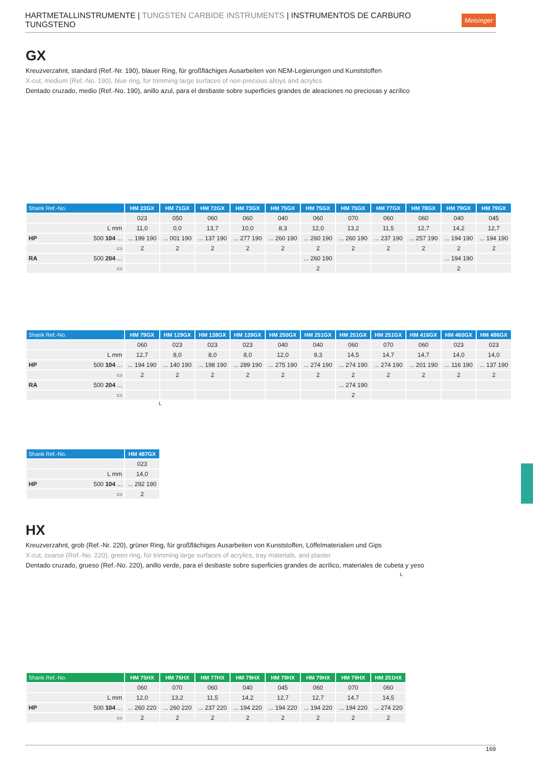HARTMETALLINSTRUMENTE | TUNGSTEN CARBIDE INSTRUMENTS | INSTRUMENTOS DE CARBURO TUNGSTENO Meisinger
GX
Kreuzverzahnt, standard (Ref.-Nr. 190), blauer Ring, für großflächiges Ausarbeiten von NEM-Legierungen und Kunststoffen
X-cut, medium (Ref.-No. 190), blue ring, for trimming large surfaces of non-precious alloys and acrylics
Dentado cruzado, medio (Ref.-No. 190), anillo azul, para el desbaste sobre superficies grandes de aleaciones no preciosas y acrílico
| Shank Ref.-No. | HM 23GX | HM 71GX | HM 72GX | HM 73GX | HM 75GX | HM 75GX | HM 75GX | HM 77GX | HM 78GX | HM 79GX | HM 79GX |
| --- | --- | --- | --- | --- | --- | --- | --- | --- | --- | --- | --- |
| | 023 | 050 | 060 | 060 | 040 | 060 | 070 | 060 | 060 | 040 | 045 |
| L mm | 11,0 | 0,0 | 13,7 | 10,0 | 8,3 | 12,0 | 13,2 | 11,5 | 12,7 | 14,2 | 12,7 |
| HP 500 104 ... | ... 199 190 | ... 001 190 | ... 137 190 | ... 277 190 | ... 260 190 | ... 260 190 | ... 260 190 | ... 237 190 | ... 257 190 | ... 194 190 | ... 194 190 |
| ▭ | 2 | 2 | 2 | 2 | 2 | 2 | 2 | 2 | 2 | 2 | 2 |
| RA 500 204 ... | | | | | | ... 260 190 | | | | ... 194 190 | |
| ▭ | | | | | | 2 | | | | 2 | |
| Shank Ref.-No. | HM 79GX | HM 129GX | HM 138GX | HM 139GX | HM 250GX | HM 251GX | HM 251GX | HM 251GX | HM 416GX | HM 460GX | HM 486GX |
| --- | --- | --- | --- | --- | --- | --- | --- | --- | --- | --- | --- |
| | 060 | 023 | 023 | 023 | 040 | 040 | 060 | 070 | 060 | 023 | 023 |
| L mm | 12,7 | 8,0 | 8,0 | 8,0 | 12,0 | 9,3 | 14,5 | 14,7 | 14,7 | 14,0 | 14,0 |
| HP 500 104 ... | ... 194 190 | ... 140 190 | ... 198 190 | ... 289 190 | ... 275 190 | ... 274 190 | ... 274 190 | ... 274 190 | ... 201 190 | ... 116 190 | ... 137 190 |
| ▭ | 2 | 2 | 2 | 2 | 2 | 2 | 2 | 2 | 2 | 2 | 2 |
| RA 500 204 ... | | | | | | | ... 274 190 | | | | |
| ▭ | | | | | | | 2 | | | | |
L
| Shank Ref.-No. | HM 487GX |
| --- | --- |
| | 023 |
| L mm | 14,0 |
| HP 500 104 ... | ... 292 190 |
| ▭ | 2 |
HX
Kreuzverzahnt, grob (Ref.-Nr. 220), grüner Ring, für großflächiges Ausarbeiten von Kunststoffen, Löffelmaterialien und Gips
X-cut, coarse (Ref.-No. 220), green ring, for trimming large surfaces of acrylics, tray materials, and plaster
Dentado cruzado, grueso (Ref.-No. 220), anillo verde, para el desbaste sobre superficies grandes de acrílico, materiales de cubeta y yeso
L
| Shank Ref.-No. | HM 75HX | HM 75HX | HM 77HX | HM 79HX | HM 79HX | HM 79HX | HM 79HX | HM 251HX |
| --- | --- | --- | --- | --- | --- | --- | --- | --- |
| | 060 | 070 | 060 | 040 | 045 | 060 | 070 | 060 |
| L mm | 12,0 | 13,2 | 11,5 | 14,2 | 12,7 | 12,7 | 14,7 | 14,5 |
| HP 500 104 ... | ... 260 220 | ... 260 220 | ... 237 220 | ... 194 220 | ... 194 220 | ... 194 220 | ... 194 220 | ... 274 220 |
| ▭ | 2 | 2 | 2 | 2 | 2 | 2 | 2 | 2 |
169